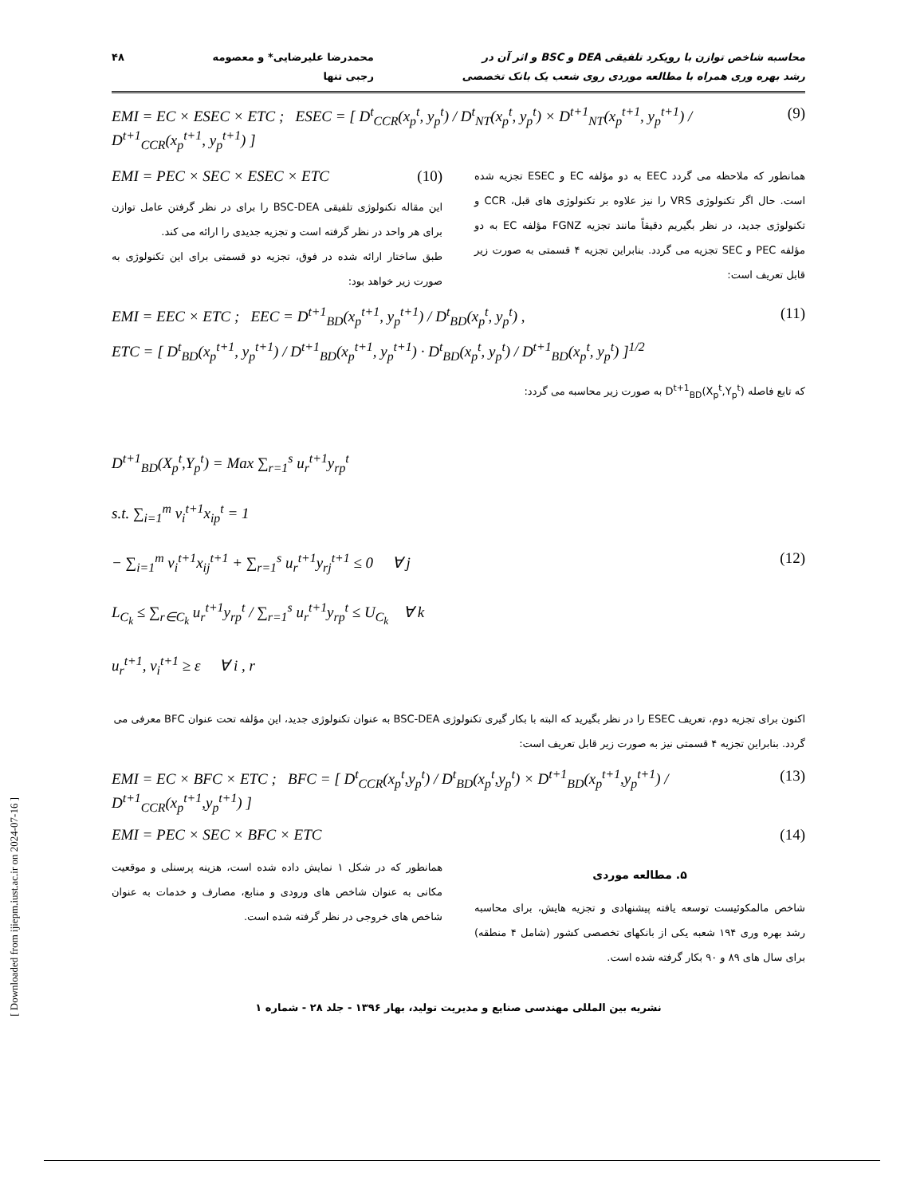محاسبه شاخص توازن با رویکرد تلفیقی DEA و BSC و اثر آن در
رشد بهره وری همراه با مطالعه موردی روی شعب یک بانک تخصصی
محمدرضا علیرضایی* و معصومه
رجبی تنها
۴۸
EMI = EC × ESEC × ETC ; ESEC = [ D<sup>t</sup><sub>CCR</sub>(x<sub>p</sub><sup>t</sup>, y<sub>p</sub><sup>t</sup>) / D<sup>t</sup><sub>NT</sub>(x<sub>p</sub><sup>t</sup>, y<sub>p</sub><sup>t</sup>) × D<sup>t+1</sup><sub>NT</sub>(x<sub>p</sub><sup>t+1</sup>, y<sub>p</sub><sup>t+1</sup>) / D<sup>t+1</sup><sub>CCR</sub>(x<sub>p</sub><sup>t+1</sup>, y<sub>p</sub><sup>t+1</sup>) ] (9)
همانطور که ملاحظه می گردد EEC به دو مؤلفه EC و ESEC تجزیه شده است. حال اگر تکنولوژی VRS را نیز علاوه بر تکنولوژی های قبل، CCR و تکنولوژی جدید، در نظر بگیریم دقیقاً مانند تجزیه FGNZ مؤلفه EC به دو مؤلفه PEC و SEC تجزیه می گردد. بنابراین تجزیه ۴ قسمتی به صورت زیر قابل تعریف است:
EMI = PEC × SEC × ESEC × ETC (10)
این مقاله تکنولوژی تلفیقی BSC-DEA را برای در نظر گرفتن عامل توازن برای هر واحد در نظر گرفته است و تجزیه جدیدی را ارائه می کند.
طبق ساختار ارائه شده در فوق، تجزیه دو قسمتی برای این تکنولوژی به صورت زیر خواهد بود:
EMI = EEC × ETC ; EEC = D<sup>t+1</sup><sub>BD</sub>(x<sub>p</sub><sup>t+1</sup>, y<sub>p</sub><sup>t+1</sup>) / D<sup>t</sup><sub>BD</sub>(x<sub>p</sub><sup>t</sup>, y<sub>p</sub><sup>t</sup>) , (11)
ETC = [ D<sup>t</sup><sub>BD</sub>(x<sub>p</sub><sup>t+1</sup>, y<sub>p</sub><sup>t+1</sup>) / D<sup>t+1</sup><sub>BD</sub>(x<sub>p</sub><sup>t+1</sup>, y<sub>p</sub><sup>t+1</sup>) · D<sup>t</sup><sub>BD</sub>(x<sub>p</sub><sup>t</sup>, y<sub>p</sub><sup>t</sup>) / D<sup>t+1</sup><sub>BD</sub>(x<sub>p</sub><sup>t</sup>, y<sub>p</sub><sup>t</sup>) ]<sup>1/2</sup>
که تابع فاصله D<sup>t+1</sup><sub>BD</sub>(X<sub>p</sub><sup>t</sup>,Y<sub>p</sub><sup>t</sup>) به صورت زیر محاسبه می گردد:
D<sup>t+1</sup><sub>BD</sub>(X<sub>p</sub><sup>t</sup>,Y<sub>p</sub><sup>t</sup>) = Max ∑<sub>r=1</sub><sup>s</sup> u<sub>r</sub><sup>t+1</sup>y<sub>rp</sub><sup>t</sup>
s.t. ∑<sub>i=1</sub><sup>m</sup> v<sub>i</sub><sup>t+1</sup>x<sub>ip</sub><sup>t</sup> = 1
− ∑<sub>i=1</sub><sup>m</sup> v<sub>i</sub><sup>t+1</sup>x<sub>ij</sub><sup>t+1</sup> + ∑<sub>r=1</sub><sup>s</sup> u<sub>r</sub><sup>t+1</sup>y<sub>rj</sub><sup>t+1</sup> ≤ 0 ∀ j (12)
L<sub>C<sub>k</sub></sub> ≤ ∑<sub>r∈C<sub>k</sub></sub> u<sub>r</sub><sup>t+1</sup>y<sub>rp</sub><sup>t</sup> / ∑<sub>r=1</sub><sup>s</sup> u<sub>r</sub><sup>t+1</sup>y<sub>rp</sub><sup>t</sup> ≤ U<sub>C<sub>k</sub></sub> ∀ k
u<sub>r</sub><sup>t+1</sup>, v<sub>i</sub><sup>t+1</sup> ≥ ε ∀ i , r
اکنون برای تجزیه دوم، تعریف ESEC را در نظر بگیرید که البته با بکار گیری تکنولوژی BSC-DEA به عنوان تکنولوژی جدید، این مؤلفه تحت عنوان BFC معرفی می گردد. بنابراین تجزیه ۴ قسمتی نیز به صورت زیر قابل تعریف است:
EMI = EC × BFC × ETC ; BFC = [ D<sup>t</sup><sub>CCR</sub>(x<sub>p</sub><sup>t</sup>,y<sub>p</sub><sup>t</sup>) / D<sup>t</sup><sub>BD</sub>(x<sub>p</sub><sup>t</sup>,y<sub>p</sub><sup>t</sup>) × D<sup>t+1</sup><sub>BD</sub>(x<sub>p</sub><sup>t+1</sup>,y<sub>p</sub><sup>t+1</sup>) / D<sup>t+1</sup><sub>CCR</sub>(x<sub>p</sub><sup>t+1</sup>,y<sub>p</sub><sup>t+1</sup>) ] (13)
EMI = PEC × SEC × BFC × ETC (14)
۵. مطالعه موردی
شاخص مالمکوئیست توسعه یافته پیشنهادی و تجزیه هایش، برای محاسبه رشد بهره وری ۱۹۴ شعبه یکی از بانکهای تخصصی کشور (شامل ۴ منطقه) برای سال های ۸۹ و ۹۰ بکار گرفته شده است.
همانطور که در شکل ۱ نمایش داده شده است، هزینه پرسنلی و موقعیت مکانی به عنوان شاخص های ورودی و منابع، مصارف و خدمات به عنوان شاخص های خروجی در نظر گرفته شده است.
نشریه بین المللی مهندسی صنایع و مدیریت تولید، بهار ۱۳۹۶ - جلد ۲۸ - شماره ۱
[ Downloaded from ijiepm.iust.ac.ir on 2024-07-16 ]